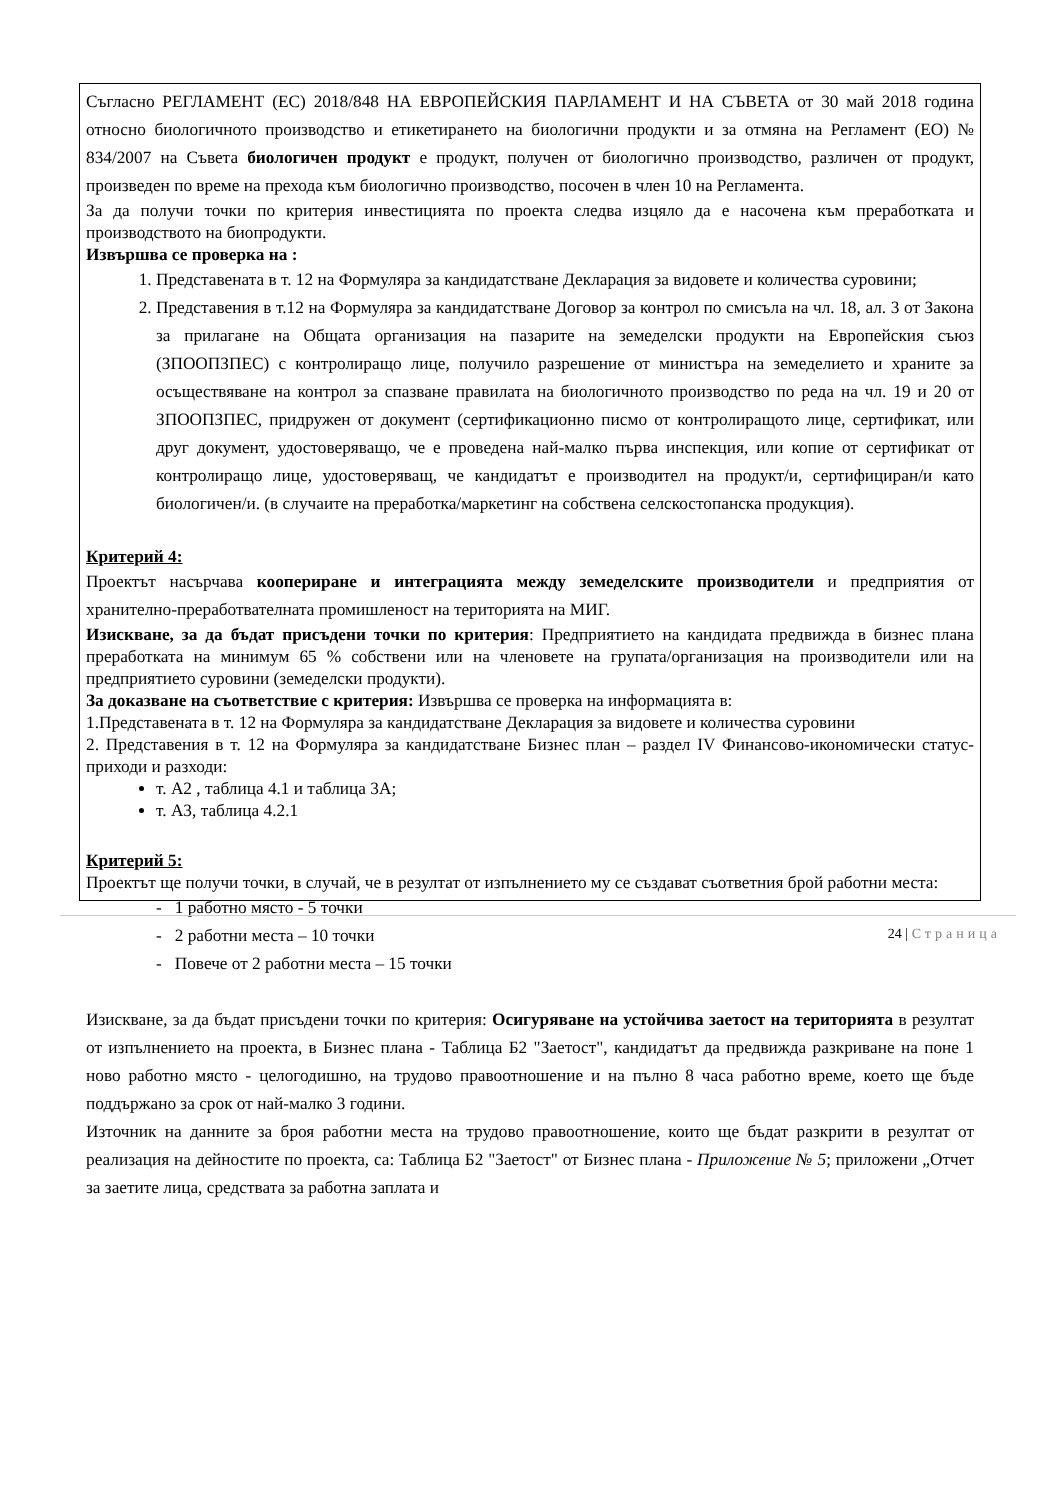Съгласно РЕГЛАМЕНТ (ЕС) 2018/848 НА ЕВРОПЕЙСКИЯ ПАРЛАМЕНТ И НА СЪВЕТА от 30 май 2018 година относно биологичното производство и етикетирането на биологични продукти и за отмяна на Регламент (ЕО) № 834/2007 на Съвета биологичен продукт е продукт, получен от биологично производство, различен от продукт, произведен по време на прехода към биологично производство, посочен в член 10 на Регламента.
За да получи точки по критерия инвестицията по проекта следва изцяло да е насочена към преработката и производството на биопродукти.
Извършва се проверка на :
1. Представената в т. 12 на Формуляра за кандидатстване Декларация за видовете и количества суровини;
2. Представения в т.12 на Формуляра за кандидатстване Договор за контрол по смисъла на чл. 18, ал. 3 от Закона за прилагане на Общата организация на пазарите на земеделски продукти на Европейския съюз (ЗПООПЗПЕС) с контролиращо лице, получило разрешение от министъра на земеделието и храните за осъществяване на контрол за спазване правилата на биологичното производство по реда на чл. 19 и 20 от ЗПООПЗПЕС, придружен от документ (сертификационно писмо от контролиращото лице, сертификат, или друг документ, удостоверяващо, че е проведена най-малко първа инспекция, или копие от сертификат от контролиращо лице, удостоверяващ, че кандидатът е производител на продукт/и, сертифициран/и като биологичен/и. (в случаите на преработка/маркетинг на собствена селскостопанска продукция).
Критерий 4:
Проектът насърчава коопериране и интеграцията между земеделските производители и предприятия от хранително-преработвателната промишленост на територията на МИГ.
Изискване, за да бъдат присъдени точки по критерия: Предприятието на кандидата предвижда в бизнес плана преработката на минимум 65 % собствени или на членовете на групата/организация на производители или на предприятието суровини (земеделски продукти).
За доказване на съответствие с критерия: Извършва се проверка на информацията в:
1.Представената в т. 12 на Формуляра за кандидатстване Декларация за видовете и количества суровини
2. Представения в т. 12 на Формуляра за кандидатстване Бизнес план – раздел IV Финансово-икономически статус- приходи и разходи:
т. А2 , таблица 4.1 и таблица 3А;
т. А3, таблица 4.2.1
Критерий 5:
Проектът ще получи точки, в случай, че в резултат от изпълнението му се създават съответния брой работни места:
- 1 работно място - 5 точки
- 2 работни места – 10 точки
- Повече от 2 работни места – 15 точки
Изискване, за да бъдат присъдени точки по критерия: Осигуряване на устойчива заетост на територията в резултат от изпълнението на проекта, в Бизнес плана - Таблица Б2 "Заетост", кандидатът да предвижда разкриване на поне 1 ново работно място - целогодишно, на трудово правоотношение и на пълно 8 часа работно време, което ще бъде поддържано за срок от най-малко 3 години.
Източник на данните за броя работни места на трудово правоотношение, които ще бъдат разкрити в резултат от реализация на дейностите по проекта, са: Таблица Б2 "Заетост" от Бизнес плана - Приложение № 5; приложени „Отчет за заетите лица, средствата за работна заплата и
24 | Страница